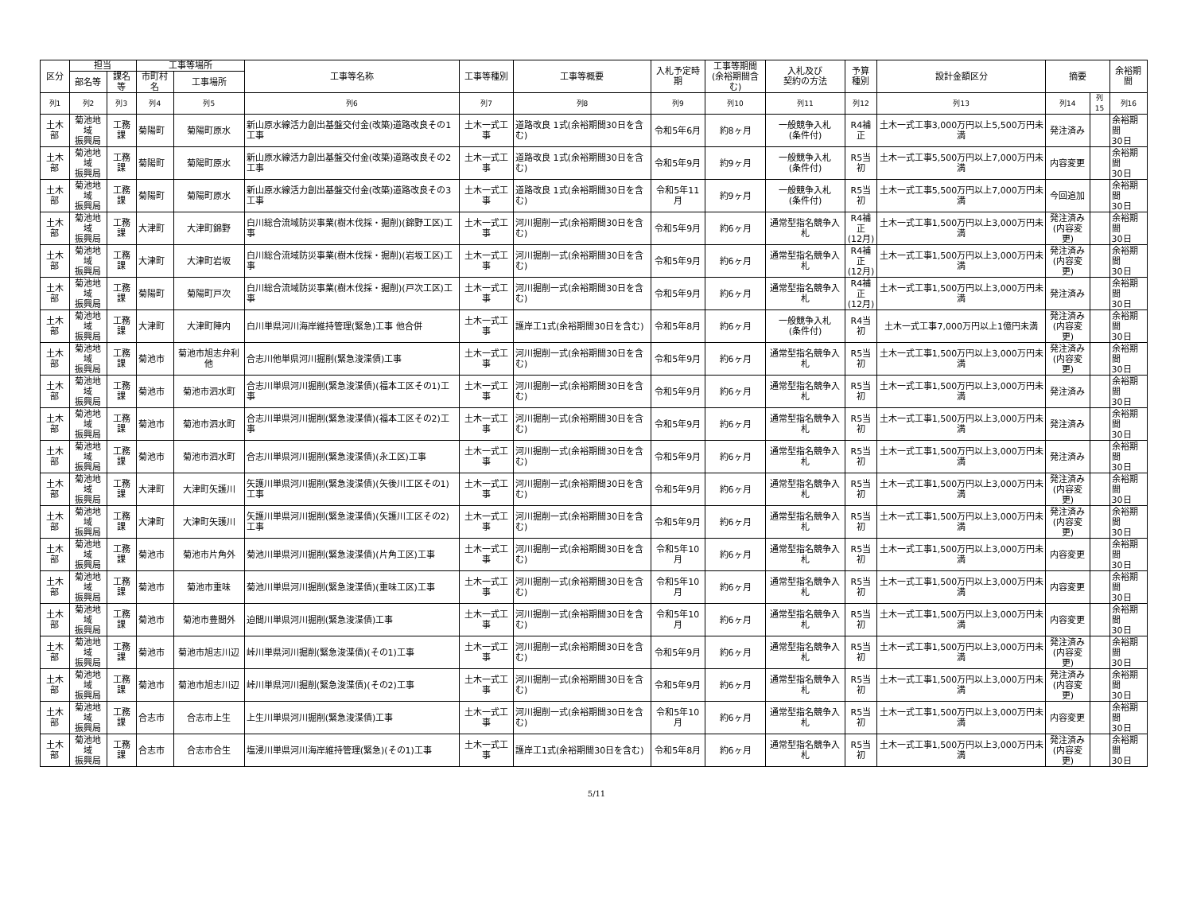| 区分 | 担当 | | 工事等場所 | | 工事等名称 | 工事等種別 | 工事等概要 | 入札予定時期 | 工事等期間 (余裕期間含む) | 入札及び 契約の方法 | 予算 種別 | 設計金額区分 | 摘要 | | 余裕期間 |
| --- | --- | --- | --- | --- | --- | --- | --- | --- | --- | --- | --- | --- | --- | --- | --- |
| | 部名等 | 課名等 | 市町村名 | 工事場所 | | | | | | | | | | | |
| 列1 | 列2 | 列3 | 列4 | 列5 | 列6 | 列7 | 列8 | 列9 | 列10 | 列11 | 列12 | 列13 | 列14 | 列15 | 列16 |
| 土木部 | 菊池地域 振興局 | 工務課 | 菊陽町 | 菊陽町原水 | 新山原水線活力創出基盤交付金(改築)道路改良その1工事 | 土木一式工事 | 道路改良 1式(余裕期間30日を含む) | 令和5年6月 | 約8ヶ月 | 一般競争入札 (条件付) | R4補正 | 土木一式工事3,000万円以上5,500万円未満 | 発注済み | | 余裕期間 30日 |
| 土木部 | 菊池地域 振興局 | 工務課 | 菊陽町 | 菊陽町原水 | 新山原水線活力創出基盤交付金(改築)道路改良その2工事 | 土木一式工事 | 道路改良 1式(余裕期間30日を含む) | 令和5年9月 | 約9ヶ月 | 一般競争入札 (条件付) | R5当初 | 土木一式工事5,500万円以上7,000万円未満 | 内容変更 | | 余裕期間 30日 |
| 土木部 | 菊池地域 振興局 | 工務課 | 菊陽町 | 菊陽町原水 | 新山原水線活力創出基盤交付金(改築)道路改良その3工事 | 土木一式工事 | 道路改良 1式(余裕期間30日を含む) | 令和5年11月 | 約9ヶ月 | 一般競争入札 (条件付) | R5当初 | 土木一式工事5,500万円以上7,000万円未満 | 今回追加 | | 余裕期間 30日 |
| 土木部 | 菊池地域 振興局 | 工務課 | 大津町 | 大津町錦野 | 白川総合流域防災事業(樹木伐採・掘削)(錦野工区)工事 | 土木一式工事 | 河川掘削一式(余裕期間30日を含む) | 令和5年9月 | 約6ヶ月 | 通常型指名競争入札 | R4補正 (12月) | 土木一式工事1,500万円以上3,000万円未満 | 発注済み (内容変更) | | 余裕期間 30日 |
| 土木部 | 菊池地域 振興局 | 工務課 | 大津町 | 大津町岩坂 | 白川総合流域防災事業(樹木伐採・掘削)(岩坂工区)工事 | 土木一式工事 | 河川掘削一式(余裕期間30日を含む) | 令和5年9月 | 約6ヶ月 | 通常型指名競争入札 | R4補正 (12月) | 土木一式工事1,500万円以上3,000万円未満 | 発注済み (内容変更) | | 余裕期間 30日 |
| 土木部 | 菊池地域 振興局 | 工務課 | 菊陽町 | 菊陽町戸次 | 白川総合流域防災事業(樹木伐採・掘削)(戸次工区)工事 | 土木一式工事 | 河川掘削一式(余裕期間30日を含む) | 令和5年9月 | 約6ヶ月 | 通常型指名競争入札 | R4補正 (12月) | 土木一式工事1,500万円以上3,000万円未満 | 発注済み | | 余裕期間 30日 |
| 土木部 | 菊池地域 振興局 | 工務課 | 大津町 | 大津町陣内 | 白川単県河川海岸維持管理(緊急)工事 他合併 | 土木一式工事 | 護岸工1式(余裕期間30日を含む) | 令和5年8月 | 約6ヶ月 | 一般競争入札 (条件付) | R4当初 | 土木一式工事7,000万円以上1億円未満 | 発注済み (内容変更) | | 余裕期間 30日 |
| 土木部 | 菊池地域 振興局 | 工務課 | 菊池市 | 菊池市旭志弁利他 | 合志川他単県河川掘削(緊急浚渫債)工事 | 土木一式工事 | 河川掘削一式(余裕期間30日を含む) | 令和5年9月 | 約6ヶ月 | 通常型指名競争入札 | R5当初 | 土木一式工事1,500万円以上3,000万円未満 | 発注済み (内容変更) | | 余裕期間 30日 |
| 土木部 | 菊池地域 振興局 | 工務課 | 菊池市 | 菊池市泗水町 | 合志川単県河川掘削(緊急浚渫債)(福本工区その1)工事 | 土木一式工事 | 河川掘削一式(余裕期間30日を含む) | 令和5年9月 | 約6ヶ月 | 通常型指名競争入札 | R5当初 | 土木一式工事1,500万円以上3,000万円未満 | 発注済み | | 余裕期間 30日 |
| 土木部 | 菊池地域 振興局 | 工務課 | 菊池市 | 菊池市泗水町 | 合志川単県河川掘削(緊急浚渫債)(福本工区その2)工事 | 土木一式工事 | 河川掘削一式(余裕期間30日を含む) | 令和5年9月 | 約6ヶ月 | 通常型指名競争入札 | R5当初 | 土木一式工事1,500万円以上3,000万円未満 | 発注済み | | 余裕期間 30日 |
| 土木部 | 菊池地域 振興局 | 工務課 | 菊池市 | 菊池市泗水町 | 合志川単県河川掘削(緊急浚渫債)(永工区)工事 | 土木一式工事 | 河川掘削一式(余裕期間30日を含む) | 令和5年9月 | 約6ヶ月 | 通常型指名競争入札 | R5当初 | 土木一式工事1,500万円以上3,000万円未満 | 発注済み | | 余裕期間 30日 |
| 土木部 | 菊池地域 振興局 | 工務課 | 大津町 | 大津町矢護川 | 矢護川単県河川掘削(緊急浚渫債)(矢後川工区その1)工事 | 土木一式工事 | 河川掘削一式(余裕期間30日を含む) | 令和5年9月 | 約6ヶ月 | 通常型指名競争入札 | R5当初 | 土木一式工事1,500万円以上3,000万円未満 | 発注済み (内容変更) | | 余裕期間 30日 |
| 土木部 | 菊池地域 振興局 | 工務課 | 大津町 | 大津町矢護川 | 矢護川単県河川掘削(緊急浚渫債)(矢護川工区その2)工事 | 土木一式工事 | 河川掘削一式(余裕期間30日を含む) | 令和5年9月 | 約6ヶ月 | 通常型指名競争入札 | R5当初 | 土木一式工事1,500万円以上3,000万円未満 | 発注済み (内容変更) | | 余裕期間 30日 |
| 土木部 | 菊池地域 振興局 | 工務課 | 菊池市 | 菊池市片角外 | 菊池川単県河川掘削(緊急浚渫債)(片角工区)工事 | 土木一式工事 | 河川掘削一式(余裕期間30日を含む) | 令和5年10月 | 約6ヶ月 | 通常型指名競争入札 | R5当初 | 土木一式工事1,500万円以上3,000万円未満 | 内容変更 | | 余裕期間 30日 |
| 土木部 | 菊池地域 振興局 | 工務課 | 菊池市 | 菊池市重味 | 菊池川単県河川掘削(緊急浚渫債)(重味工区)工事 | 土木一式工事 | 河川掘削一式(余裕期間30日を含む) | 令和5年10月 | 約6ヶ月 | 通常型指名競争入札 | R5当初 | 土木一式工事1,500万円以上3,000万円未満 | 内容変更 | | 余裕期間 30日 |
| 土木部 | 菊池地域 振興局 | 工務課 | 菊池市 | 菊池市豊間外 | 迫間川単県河川掘削(緊急浚渫債)工事 | 土木一式工事 | 河川掘削一式(余裕期間30日を含む) | 令和5年10月 | 約6ヶ月 | 通常型指名競争入札 | R5当初 | 土木一式工事1,500万円以上3,000万円未満 | 内容変更 | | 余裕期間 30日 |
| 土木部 | 菊池地域 振興局 | 工務課 | 菊池市 | 菊池市旭志川辺 | 峠川単県河川掘削(緊急浚渫債)(その1)工事 | 土木一式工事 | 河川掘削一式(余裕期間30日を含む) | 令和5年9月 | 約6ヶ月 | 通常型指名競争入札 | R5当初 | 土木一式工事1,500万円以上3,000万円未満 | 発注済み (内容変更) | | 余裕期間 30日 |
| 土木部 | 菊池地域 振興局 | 工務課 | 菊池市 | 菊池市旭志川辺 | 峠川単県河川掘削(緊急浚渫債)(その2)工事 | 土木一式工事 | 河川掘削一式(余裕期間30日を含む) | 令和5年9月 | 約6ヶ月 | 通常型指名競争入札 | R5当初 | 土木一式工事1,500万円以上3,000万円未満 | 発注済み (内容変更) | | 余裕期間 30日 |
| 土木部 | 菊池地域 振興局 | 工務課 | 合志市 | 合志市上生 | 上生川単県河川掘削(緊急浚渫債)工事 | 土木一式工事 | 河川掘削一式(余裕期間30日を含む) | 令和5年10月 | 約6ヶ月 | 通常型指名競争入札 | R5当初 | 土木一式工事1,500万円以上3,000万円未満 | 内容変更 | | 余裕期間 30日 |
| 土木部 | 菊池地域 振興局 | 工務課 | 合志市 | 合志市合生 | 塩浸川単県河川海岸維持管理(緊急)(その1)工事 | 土木一式工事 | 護岸工1式(余裕期間30日を含む) | 令和5年8月 | 約6ヶ月 | 通常型指名競争入札 | R5当初 | 土木一式工事1,500万円以上3,000万円未満 | 発注済み (内容変更) | | 余裕期間 30日 |
5/11